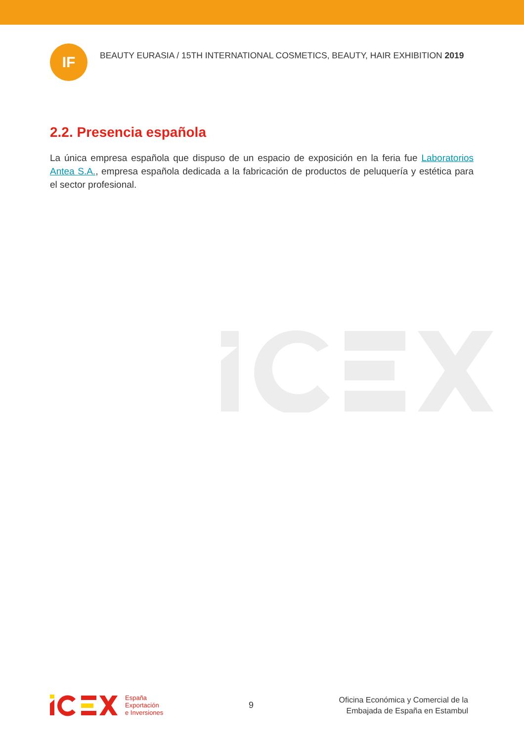IF
BEAUTY EURASIA / 15TH INTERNATIONAL COSMETICS, BEAUTY, HAIR EXHIBITION 2019
2.2. Presencia española
La única empresa española que dispuso de un espacio de exposición en la feria fue Laboratorios Antea S.A., empresa española dedicada a la fabricación de productos de peluquería y estética para el sector profesional.
España
Exportación
e Inversiones
9
Oficina Económica y Comercial de la
Embajada de España en Estambul